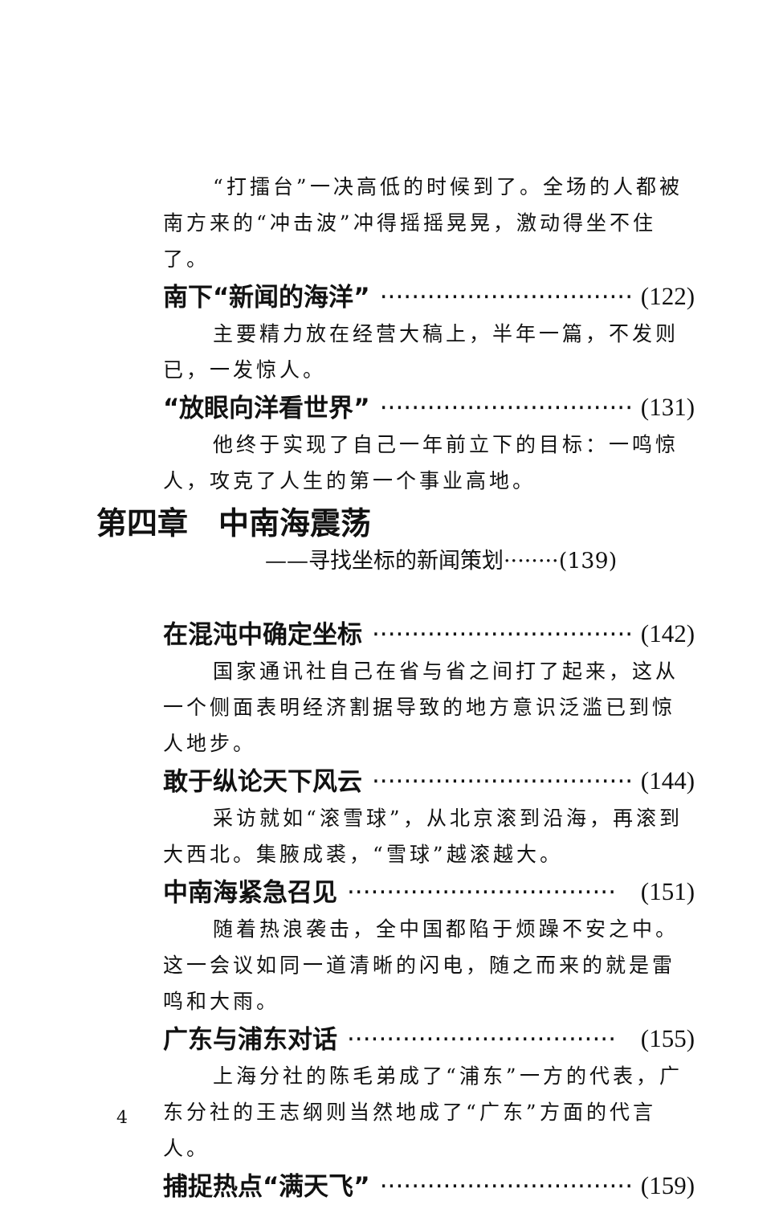“打擂台”一决高低的时候到了。全场的人都被南方来的“冲击波”冲得摇摇晃晃，激动得坐不住了。
南下“新闻的海洋” ·································· (122)
主要精力放在经营大稿上，半年一篇，不发则已，一发惊人。
“放眼向洋看世界” ·································· (131)
他终于实现了自己一年前立下的目标：一鸣惊人，攻克了人生的第一个事业高地。
第四章　中南海震荡
——寻找坐标的新闻策划········(139)
在混沌中确定坐标 ·································· (142)
国家通讯社自己在省与省之间打了起来，这从一个侧面表明经济割据导致的地方意识泛滥已到惊人地步。
敢于纵论天下风云 ·································· (144)
采访就如“滚雪球”，从北京滚到沿海，再滚到大西北。集腋成裘，“雪球”越滚越大。
中南海紧急召见 ·································· (151)
随着热浪袭击，全中国都陷于烦躁不安之中。这一会议如同一道清晰的闪电，随之而来的就是雷鸣和大雨。
广东与浦东对话 ·································· (155)
上海分社的陈毛弟成了“浦东”一方的代表，广东分社的王志纲则当然地成了“广东”方面的代言人。
捕捉热点“满天飞” ·································· (159)
4